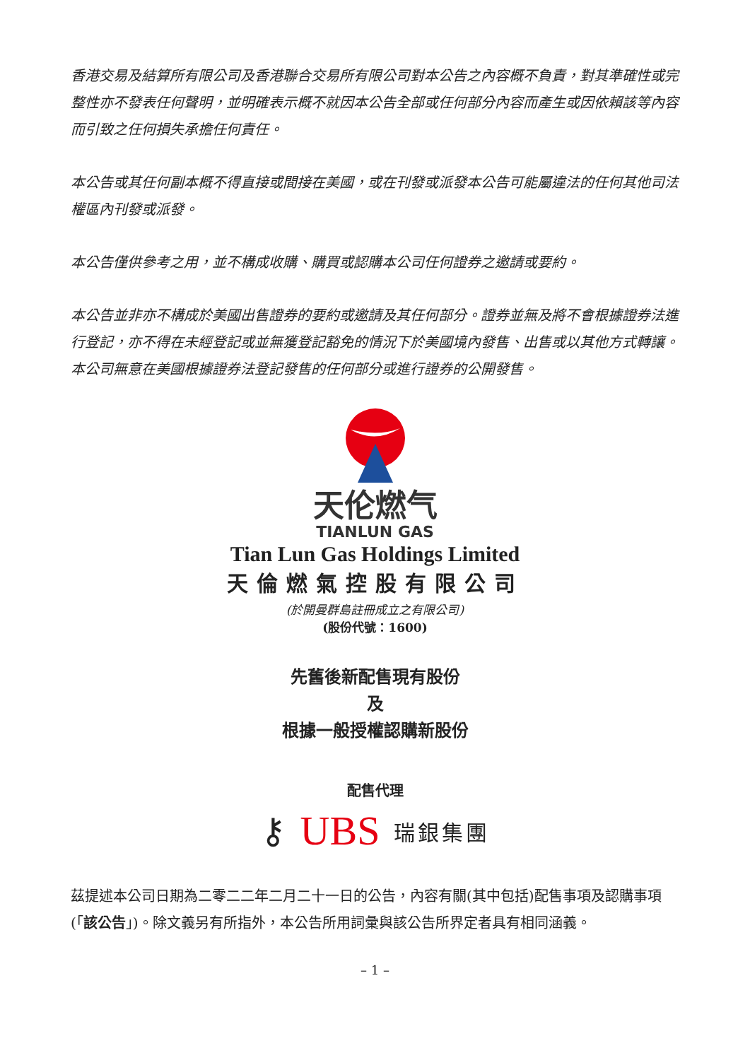香港交易及結算所有限公司及香港聯合交易所有限公司對本公告之內容概不負責，對其準確性或完整性亦不發表任何聲明，並明確表示概不就因本公告全部或任何部分內容而產生或因依賴該等內容而引致之任何損失承擔任何責任。
本公告或其任何副本概不得直接或間接在美國，或在刊發或派發本公告可能屬違法的任何其他司法權區內刊發或派發。
本公告僅供參考之用，並不構成收購、購買或認購本公司任何證券之邀請或要約。
本公告並非亦不構成於美國出售證券的要約或邀請及其任何部分。證券並無及將不會根據證券法進行登記，亦不得在未經登記或並無獲登記豁免的情況下於美國境內發售、出售或以其他方式轉讓。本公司無意在美國根據證券法登記發售的任何部分或進行證券的公開發售。
天伦燃气
TIANLUN GAS
Tian Lun Gas Holdings Limited
天倫燃氣控股有限公司
(於開曼群島註冊成立之有限公司)
(股份代號：1600)
先舊後新配售現有股份
及
根據一般授權認購新股份
配售代理
⚷ UBS 瑞銀集團
茲提述本公司日期為二零二二年二月二十一日的公告，內容有關(其中包括)配售事項及認購事項(「該公告」)。除文義另有所指外，本公告所用詞彙與該公告所界定者具有相同涵義。
– 1 –